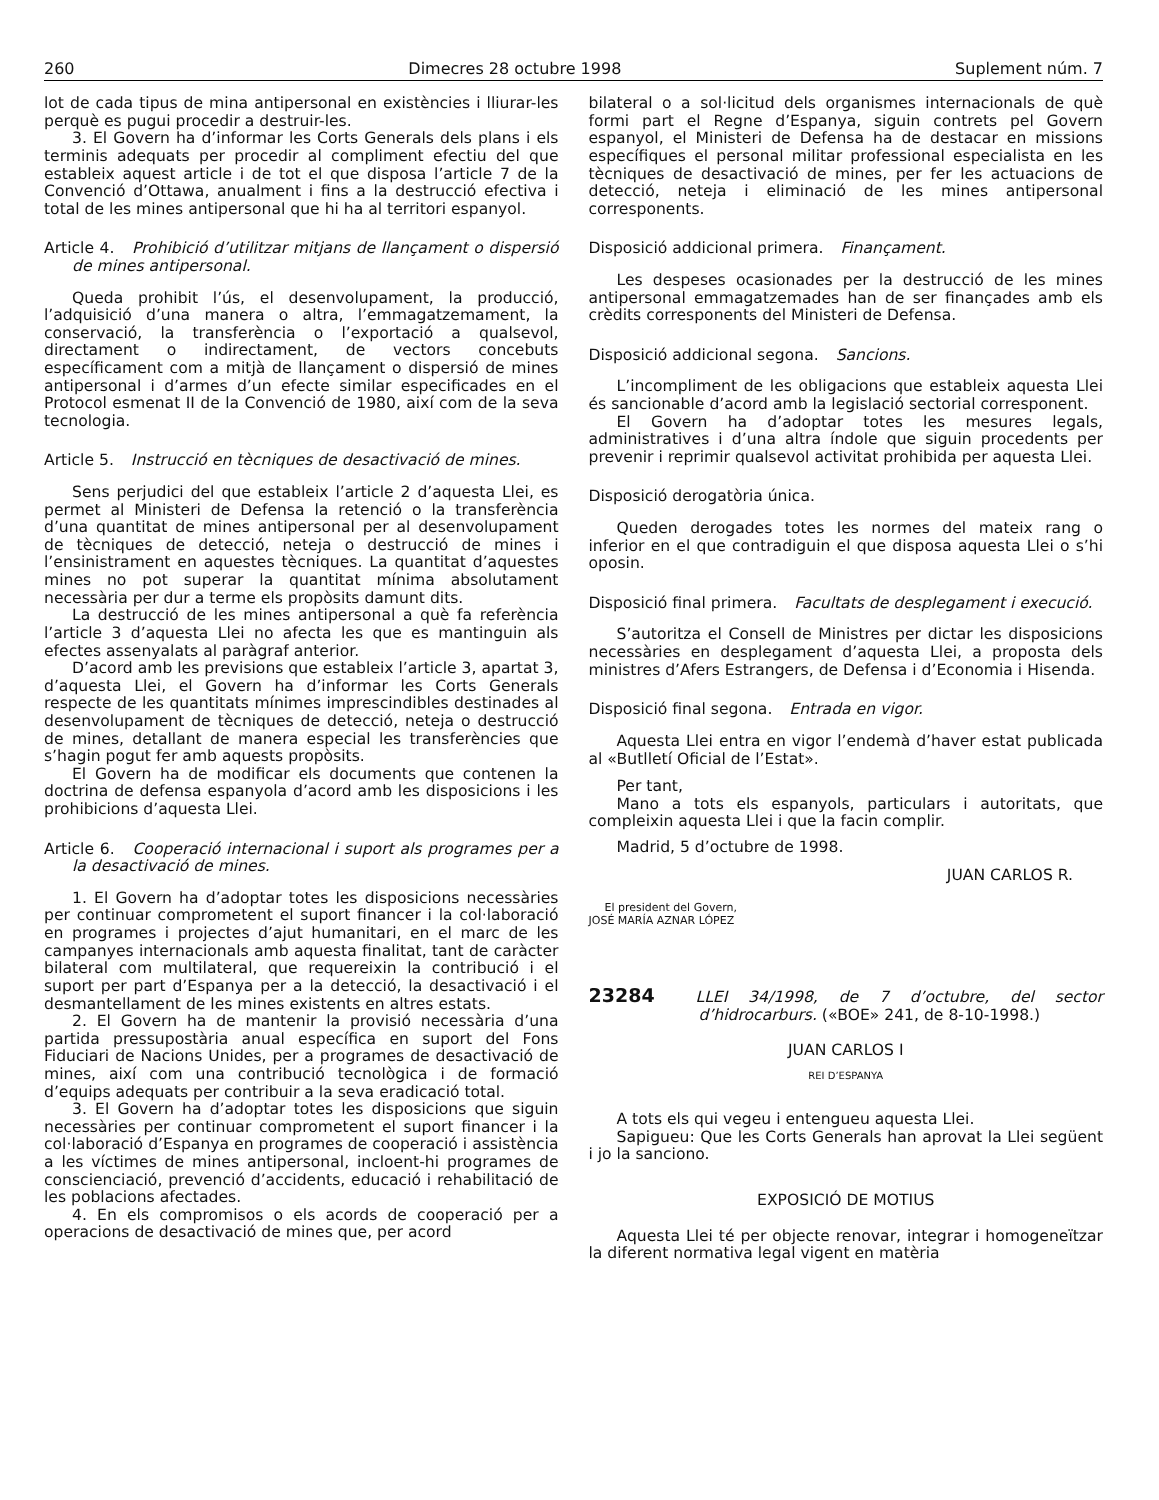260 Dimecres 28 octubre 1998 Suplement núm. 7
lot de cada tipus de mina antipersonal en existències i lliurar-les perquè es pugui procedir a destruir-les.
3. El Govern ha d’informar les Corts Generals dels plans i els terminis adequats per procedir al compliment efectiu del que estableix aquest article i de tot el que disposa l’article 7 de la Convenció d’Ottawa, anualment i fins a la destrucció efectiva i total de les mines antipersonal que hi ha al territori espanyol.
Article 4. Prohibició d’utilitzar mitjans de llançament o dispersió de mines antipersonal.
Queda prohibit l’ús, el desenvolupament, la producció, l’adquisició d’una manera o altra, l’emmagatzemament, la conservació, la transferència o l’exportació a qualsevol, directament o indirectament, de vectors concebuts específicament com a mitjà de llançament o dispersió de mines antipersonal i d’armes d’un efecte similar especificades en el Protocol esmenat II de la Convenció de 1980, així com de la seva tecnologia.
Article 5. Instrucció en tècniques de desactivació de mines.
Sens perjudici del que estableix l’article 2 d’aquesta Llei, es permet al Ministeri de Defensa la retenció o la transferència d’una quantitat de mines antipersonal per al desenvolupament de tècniques de detecció, neteja o destrucció de mines i l’ensinistrament en aquestes tècniques. La quantitat d’aquestes mines no pot superar la quantitat mínima absolutament necessària per dur a terme els propòsits damunt dits.
La destrucció de les mines antipersonal a què fa referència l’article 3 d’aquesta Llei no afecta les que es mantinguin als efectes assenyalats al paràgraf anterior.
D’acord amb les previsions que estableix l’article 3, apartat 3, d’aquesta Llei, el Govern ha d’informar les Corts Generals respecte de les quantitats mínimes imprescindibles destinades al desenvolupament de tècniques de detecció, neteja o destrucció de mines, detallant de manera especial les transferències que s’hagin pogut fer amb aquests propòsits.
El Govern ha de modificar els documents que contenen la doctrina de defensa espanyola d’acord amb les disposicions i les prohibicions d’aquesta Llei.
Article 6. Cooperació internacional i suport als programes per a la desactivació de mines.
1. El Govern ha d’adoptar totes les disposicions necessàries per continuar comprometent el suport financer i la col·laboració en programes i projectes d’ajut humanitari, en el marc de les campanyes internacionals amb aquesta finalitat, tant de caràcter bilateral com multilateral, que requereixin la contribució i el suport per part d’Espanya per a la detecció, la desactivació i el desmantellament de les mines existents en altres estats.
2. El Govern ha de mantenir la provisió necessària d’una partida pressupostària anual específica en suport del Fons Fiduciari de Nacions Unides, per a programes de desactivació de mines, així com una contribució tecnològica i de formació d’equips adequats per contribuir a la seva eradicació total.
3. El Govern ha d’adoptar totes les disposicions que siguin necessàries per continuar comprometent el suport financer i la col·laboració d’Espanya en programes de cooperació i assistència a les víctimes de mines antipersonal, incloent-hi programes de conscienciació, prevenció d’accidents, educació i rehabilitació de les poblacions afectades.
4. En els compromisos o els acords de cooperació per a operacions de desactivació de mines que, per acord
bilateral o a sol·licitud dels organismes internacionals de què formi part el Regne d’Espanya, siguin contrets pel Govern espanyol, el Ministeri de Defensa ha de destacar en missions específiques el personal militar professional especialista en les tècniques de desactivació de mines, per fer les actuacions de detecció, neteja i eliminació de les mines antipersonal corresponents.
Disposició addicional primera. Finançament.
Les despeses ocasionades per la destrucció de les mines antipersonal emmagatzemades han de ser finançades amb els crèdits corresponents del Ministeri de Defensa.
Disposició addicional segona. Sancions.
L’incompliment de les obligacions que estableix aquesta Llei és sancionable d’acord amb la legislació sectorial corresponent.
El Govern ha d’adoptar totes les mesures legals, administratives i d’una altra índole que siguin procedents per prevenir i reprimir qualsevol activitat prohibida per aquesta Llei.
Disposició derogatòria única.
Queden derogades totes les normes del mateix rang o inferior en el que contradiguin el que disposa aquesta Llei o s’hi oposin.
Disposició final primera. Facultats de desplegament i execució.
S’autoritza el Consell de Ministres per dictar les disposicions necessàries en desplegament d’aquesta Llei, a proposta dels ministres d’Afers Estrangers, de Defensa i d’Economia i Hisenda.
Disposició final segona. Entrada en vigor.
Aquesta Llei entra en vigor l’endemà d’haver estat publicada al «Butlletí Oficial de l’Estat».
Per tant,
Mano a tots els espanyols, particulars i autoritats, que compleixin aquesta Llei i que la facin complir.
Madrid, 5 d’octubre de 1998.
JUAN CARLOS R.
El president del Govern,
JOSÉ MARÍA AZNAR LÓPEZ
23284 LLEI 34/1998, de 7 d’octubre, del sector d’hidrocarburs. («BOE» 241, de 8-10-1998.)
JUAN CARLOS I
REI D’ESPANYA
A tots els qui vegeu i entengueu aquesta Llei.
Sapigueu: Que les Corts Generals han aprovat la Llei següent i jo la sanciono.
EXPOSICIÓ DE MOTIUS
Aquesta Llei té per objecte renovar, integrar i homogeneïtzar la diferent normativa legal vigent en matèria